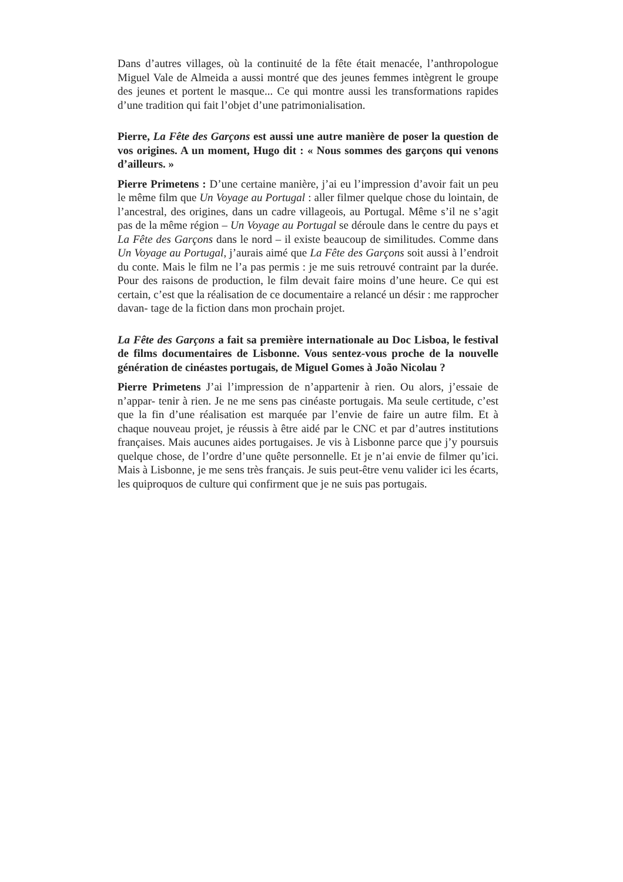Dans d’autres villages, où la continuité de la fête était menacée, l’anthropologue Miguel Vale de Almeida a aussi montré que des jeunes femmes intègrent le groupe des jeunes et portent le masque... Ce qui montre aussi les transformations rapides d’une tradition qui fait l’objet d’une patrimonialisation.
Pierre, La Fête des Garçons est aussi une autre manière de poser la question de vos origines. A un moment, Hugo dit : « Nous sommes des garçons qui venons d’ailleurs. »
Pierre Primetens : D’une certaine manière, j’ai eu l’impression d’avoir fait un peu le même film que Un Voyage au Portugal : aller filmer quelque chose du lointain, de l’ancestral, des origines, dans un cadre villageois, au Portugal. Même s’il ne s’agit pas de la même région – Un Voyage au Portugal se déroule dans le centre du pays et La Fête des Garçons dans le nord – il existe beaucoup de similitudes. Comme dans Un Voyage au Portugal, j’aurais aimé que La Fête des Garçons soit aussi à l’endroit du conte. Mais le film ne l’a pas permis : je me suis retrouvé contraint par la durée. Pour des raisons de production, le film devait faire moins d’une heure. Ce qui est certain, c’est que la réalisation de ce documentaire a relancé un désir : me rapprocher davan- tage de la fiction dans mon prochain projet.
La Fête des Garçons a fait sa première internationale au Doc Lisboa, le festival de films documentaires de Lisbonne. Vous sentez-vous proche de la nouvelle génération de cinéastes portugais, de Miguel Gomes à João Nicolau ?
Pierre Primetens J’ai l’impression de n’appartenir à rien. Ou alors, j’essaie de n’appar- tenir à rien. Je ne me sens pas cinéaste portugais. Ma seule certitude, c’est que la fin d’une réalisation est marquée par l’envie de faire un autre film. Et à chaque nouveau projet, je réussis à être aidé par le CNC et par d’autres institutions françaises. Mais aucunes aides portugaises. Je vis à Lisbonne parce que j’y poursuis quelque chose, de l’ordre d’une quête personnelle. Et je n’ai envie de filmer qu’ici. Mais à Lisbonne, je me sens très français. Je suis peut-être venu valider ici les écarts, les quiproquos de culture qui confirment que je ne suis pas portugais.